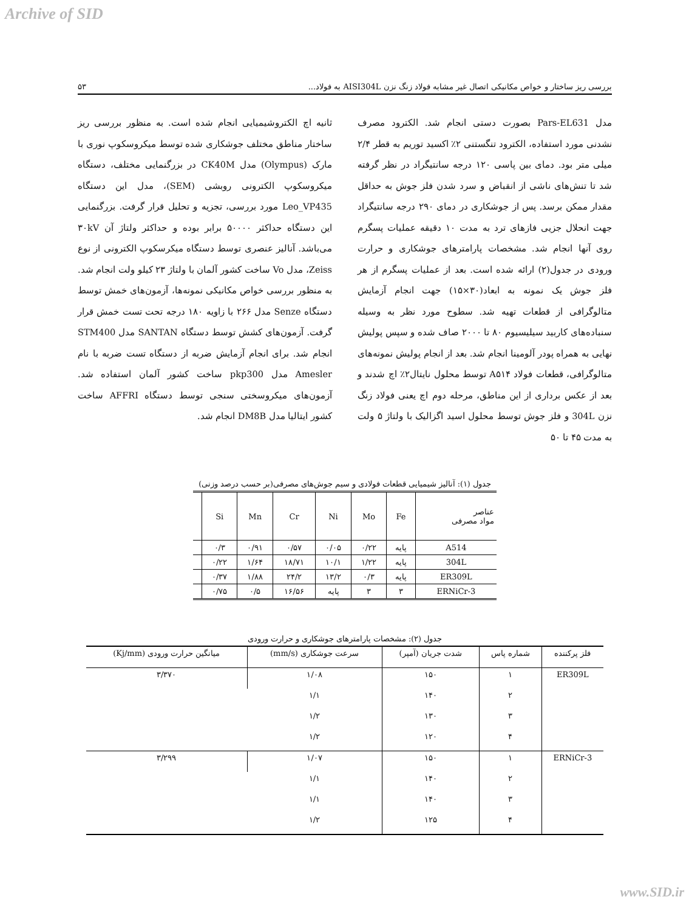Archive of SID
بررسی ریز ساختار و خواص مکانیکی اتصال غیر مشابه فولاد زنگ نزن AISI304L به فولاد... ۵۳
مدل Pars-EL631 بصورت دستی انجام شد. الکترود مصرف نشدنی مورد استفاده، الکترود تنگستنی ۲٪ اکسید توریم به قطر ۲/۴ میلی متر بود. دمای بین پاسی ۱۲۰ درجه سانتیگراد در نظر گرفته شد تا تنش‌های ناشی از انقباض و سرد شدن فلز جوش به حداقل مقدار ممکن برسد. پس از جوشکاری در دمای ۲۹۰ درجه سانتیگراد جهت انحلال جزیی فازهای ترد به مدت ۱۰ دقیقه عملیات پسگرم روی آنها انجام شد. مشخصات پارامترهای جوشکاری و حرارت ورودی در جدول(۲) ارائه شده است. بعد از عملیات پسگرم از هر فلز جوش یک نمونه به ابعاد(۳۰×۱۵) جهت انجام آزمایش متالوگرافی از قطعات تهیه شد. سطوح مورد نظر به وسیله سنباده‌های کاربید سیلیسیوم ۸۰ تا ۲۰۰۰ صاف شده و سپس پولیش نهایی به همراه پودر آلومینا انجام شد. بعد از انجام پولیش نمونه‌های متالوگرافی، قطعات فولاد A۵۱۴ توسط محلول نایتال۲٪ اچ شدند و بعد از عکس برداری از این مناطق، مرحله دوم اچ یعنی فولاد زنگ نزن 304L و فلز جوش توسط محلول اسید اگزالیک با ولتاژ ۵ ولت به مدت ۴۵ تا ۵۰
ثانیه اچ الکتروشیمیایی انجام شده است. به منظور بررسی ریز ساختار مناطق مختلف جوشکاری شده توسط میکروسکوپ نوری با مارک (Olympus) مدل CK40M در بزرگنمایی مختلف، دستگاه میکروسکوپ الکترونی روبشی (SEM)، مدل این دستگاه Leo_VP435 مورد بررسی، تجزیه و تحلیل قرار گرفت. بزرگنمایی این دستگاه حداکثر ۵۰۰۰۰ برابر بوده و حداکثر ولتاژ آن ۳۰kV می‌باشد. آنالیز عنصری توسط دستگاه میکرسکوپ الکترونی از نوع Zeiss، مدل Vo ساخت کشور آلمان با ولتاژ ۲۳ کیلو ولت انجام شد. به منظور بررسی خواص مکانیکی نمونه‌ها، آزمون‌های خمش توسط دستگاه Senze مدل ۲۶۶ با زاویه ۱۸۰ درجه تحت تست خمش قرار گرفت. آزمون‌های کشش توسط دستگاه SANTAN مدل STM400 انجام شد. برای انجام آزمایش ضربه از دستگاه تست ضربه با نام Amesler مدل pkp300 ساخت کشور آلمان استفاده شد. آزمون‌های میکروسختی سنجی توسط دستگاه AFFRI ساخت کشور ایتالیا مدل DM8B انجام شد.
جدول (۱): آنالیز شیمیایی قطعات فولادی و سیم جوش‌های مصرفی(بر حسب درصد وزنی)
| عناصر مواد مصرفی | Fe | Mo | Ni | Cr | Mn | Si | |
| --- | --- | --- | --- | --- | --- | --- | --- |
| A514 | پایه | ۰/۲۲ | ۰/۰۵ | ۰/۵۷ | ۰/۹۱ | ۰/۳ | |
| 304L | پایه | ۱/۲۲ | ۱۰/۱ | ۱۸/۷۱ | ۱/۶۴ | ۰/۲۲ | |
| ER309L | پایه | ۰/۳ | ۱۳/۲ | ۲۴/۲ | ۱/۸۸ | ۰/۳۷ | |
| ERNiCr-3 | ۳ | ۳ | پایه | ۱۶/۵۶ | ۰/۵ | ۰/۷۵ | |
جدول (۲): مشخصات پارامترهای جوشکاری و حرارت ورودی
| فلز پرکننده | شماره پاس | شدت جریان (آمپر) | سرعت جوشکاری (mm/s) | میانگین حرارت ورودی (Kj/mm) |
| --- | --- | --- | --- | --- |
| ER309L | ۱ | ۱۵۰ | ۱/۰۸ | ۳/۳۷۰ |
| | ۲ | ۱۴۰ | ۱/۱ | |
| | ۳ | ۱۳۰ | ۱/۲ | |
| | ۴ | ۱۲۰ | ۱/۲ | |
| ERNiCr-3 | ۱ | ۱۵۰ | ۱/۰۷ | ۳/۲۹۹ |
| | ۲ | ۱۴۰ | ۱/۱ | |
| | ۳ | ۱۴۰ | ۱/۱ | |
| | ۴ | ۱۲۵ | ۱/۲ | |
www.SID.ir